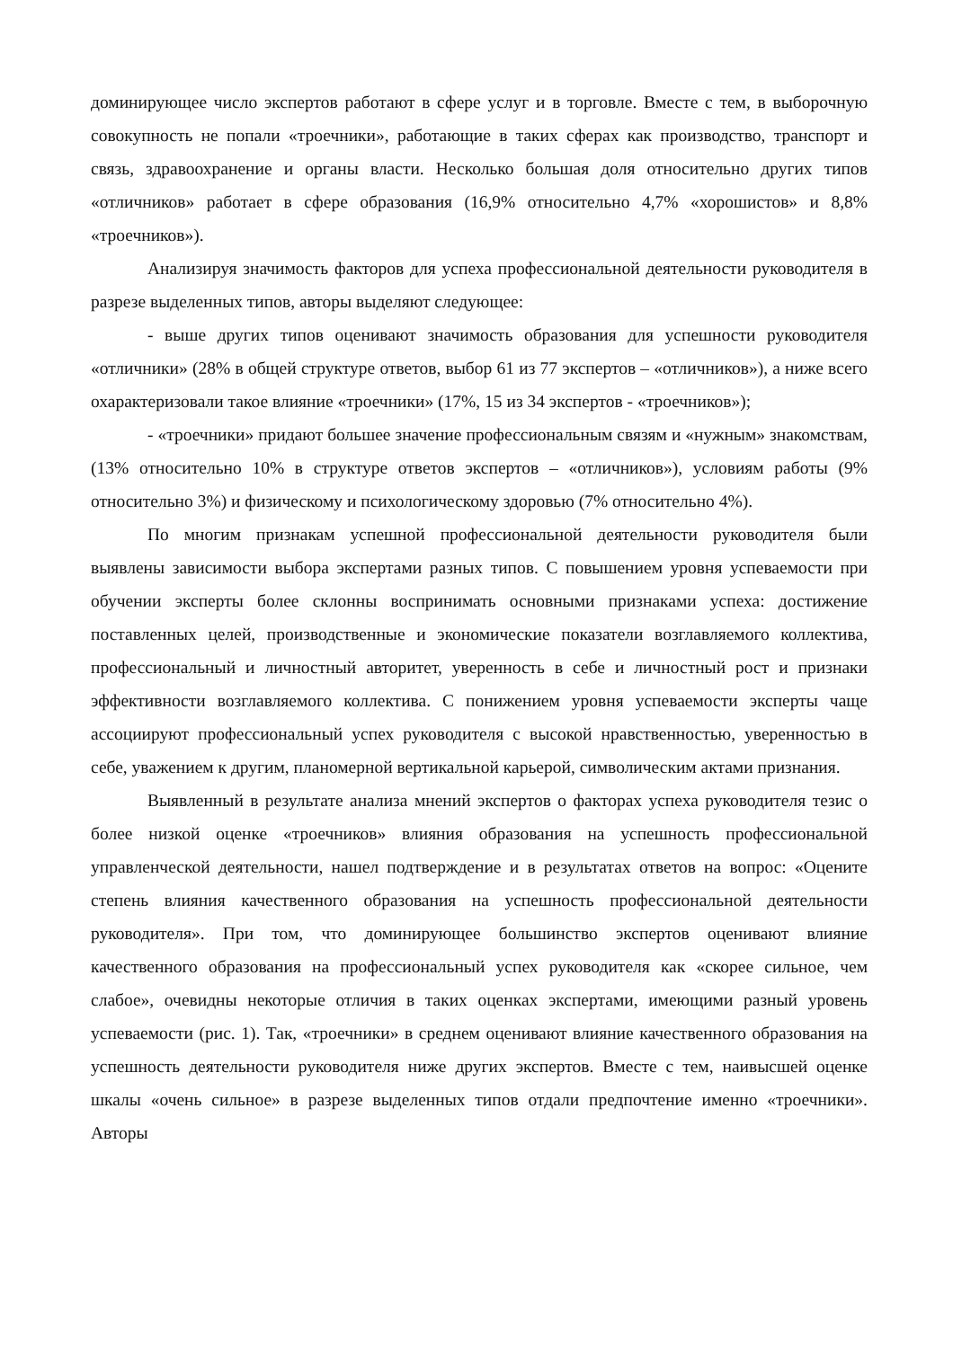доминирующее число экспертов работают в сфере услуг и в торговле. Вместе с тем, в выборочную совокупность не попали «троечники», работающие в таких сферах как производство, транспорт и связь, здравоохранение и органы власти. Несколько большая доля относительно других типов «отличников» работает в сфере образования (16,9% относительно 4,7% «хорошистов» и 8,8% «троечников»).
Анализируя значимость факторов для успеха профессиональной деятельности руководителя в разрезе выделенных типов, авторы выделяют следующее:
- выше других типов оценивают значимость образования для успешности руководителя «отличники» (28% в общей структуре ответов, выбор 61 из 77 экспертов – «отличников»), а ниже всего охарактеризовали такое влияние «троечники» (17%, 15 из 34 экспертов - «троечников»);
- «троечники» придают большее значение профессиональным связям и «нужным» знакомствам, (13% относительно 10% в структуре ответов экспертов – «отличников»), условиям работы (9% относительно 3%) и физическому и психологическому здоровью (7% относительно 4%).
По многим признакам успешной профессиональной деятельности руководителя были выявлены зависимости выбора экспертами разных типов. С повышением уровня успеваемости при обучении эксперты более склонны воспринимать основными признаками успеха: достижение поставленных целей, производственные и экономические показатели возглавляемого коллектива, профессиональный и личностный авторитет, уверенность в себе и личностный рост и признаки эффективности возглавляемого коллектива. С понижением уровня успеваемости эксперты чаще ассоциируют профессиональный успех руководителя с высокой нравственностью, уверенностью в себе, уважением к другим, планомерной вертикальной карьерой, символическим актами признания.
Выявленный в результате анализа мнений экспертов о факторах успеха руководителя тезис о более низкой оценке «троечников» влияния образования на успешность профессиональной управленческой деятельности, нашел подтверждение и в результатах ответов на вопрос: «Оцените степень влияния качественного образования на успешность профессиональной деятельности руководителя». При том, что доминирующее большинство экспертов оценивают влияние качественного образования на профессиональный успех руководителя как «скорее сильное, чем слабое», очевидны некоторые отличия в таких оценках экспертами, имеющими разный уровень успеваемости (рис. 1). Так, «троечники» в среднем оценивают влияние качественного образования на успешность деятельности руководителя ниже других экспертов. Вместе с тем, наивысшей оценке шкалы «очень сильное» в разрезе выделенных типов отдали предпочтение именно «троечники». Авторы